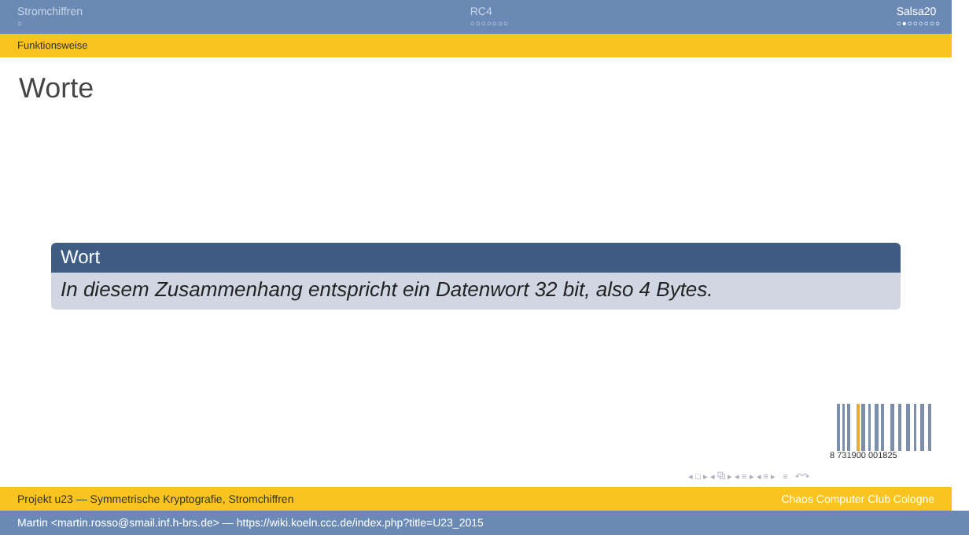Stromchiffren
○
RC4
○○○○○○○
Salsa20
○●○○○○○○
Funktionsweise
Worte
Wort
In diesem Zusammenhang entspricht ein Datenwort 32 bit, also 4 Bytes.
8 731900 001825
◂ □ ▸ ◂ ⧉ ▸ ◂ ≡ ▸ ◂ ≡ ▸ ≡ ↶↷
Projekt u23 — Symmetrische Kryptografie, Stromchiffren Chaos Computer Club Cologne
Martin <martin.rosso@smail.inf.h-brs.de> — https://wiki.koeln.ccc.de/index.php?title=U23_2015